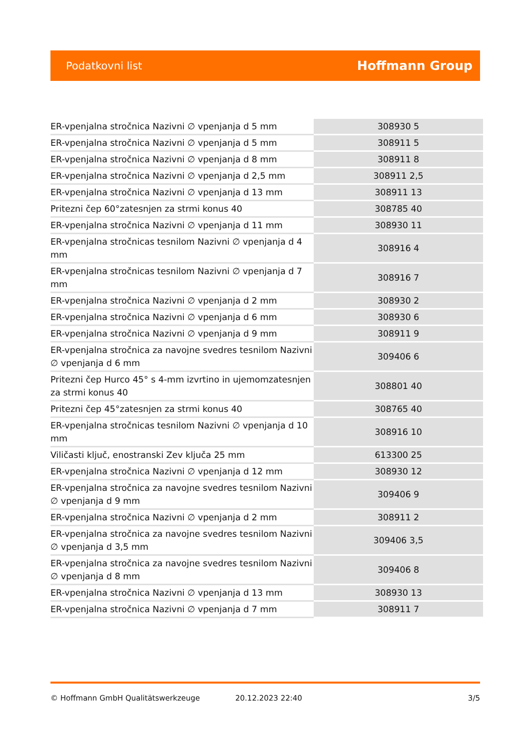Podatkovni list Hoffmann Group
| ER-vpenjalna stročnica Nazivni ∅ vpenjanja d 5 mm | 308930 5 |
| ER-vpenjalna stročnica Nazivni ∅ vpenjanja d 5 mm | 308911 5 |
| ER-vpenjalna stročnica Nazivni ∅ vpenjanja d 8 mm | 308911 8 |
| ER-vpenjalna stročnica Nazivni ∅ vpenjanja d 2,5 mm | 308911 2,5 |
| ER-vpenjalna stročnica Nazivni ∅ vpenjanja d 13 mm | 308911 13 |
| Pritezni čep 60°zatesnjen za strmi konus 40 | 308785 40 |
| ER-vpenjalna stročnica Nazivni ∅ vpenjanja d 11 mm | 308930 11 |
| ER-vpenjalna stročnicas tesnilom Nazivni ∅ vpenjanja d 4 mm | 308916 4 |
| ER-vpenjalna stročnicas tesnilom Nazivni ∅ vpenjanja d 7 mm | 308916 7 |
| ER-vpenjalna stročnica Nazivni ∅ vpenjanja d 2 mm | 308930 2 |
| ER-vpenjalna stročnica Nazivni ∅ vpenjanja d 6 mm | 308930 6 |
| ER-vpenjalna stročnica Nazivni ∅ vpenjanja d 9 mm | 308911 9 |
| ER-vpenjalna stročnica za navojne svedres tesnilom Nazivni ∅ vpenjanja d 6 mm | 309406 6 |
| Pritezni čep Hurco 45° s 4-mm izvrtino in ujemomzatesnjen za strmi konus 40 | 308801 40 |
| Pritezni čep 45°zatesnjen za strmi konus 40 | 308765 40 |
| ER-vpenjalna stročnicas tesnilom Nazivni ∅ vpenjanja d 10 mm | 308916 10 |
| Viličasti ključ, enostranski Zev ključa 25 mm | 613300 25 |
| ER-vpenjalna stročnica Nazivni ∅ vpenjanja d 12 mm | 308930 12 |
| ER-vpenjalna stročnica za navojne svedres tesnilom Nazivni ∅ vpenjanja d 9 mm | 309406 9 |
| ER-vpenjalna stročnica Nazivni ∅ vpenjanja d 2 mm | 308911 2 |
| ER-vpenjalna stročnica za navojne svedres tesnilom Nazivni ∅ vpenjanja d 3,5 mm | 309406 3,5 |
| ER-vpenjalna stročnica za navojne svedres tesnilom Nazivni ∅ vpenjanja d 8 mm | 309406 8 |
| ER-vpenjalna stročnica Nazivni ∅ vpenjanja d 13 mm | 308930 13 |
| ER-vpenjalna stročnica Nazivni ∅ vpenjanja d 7 mm | 308911 7 |
© Hoffmann GmbH Qualitätswerkzeuge 20.12.2023 22:40 3/5